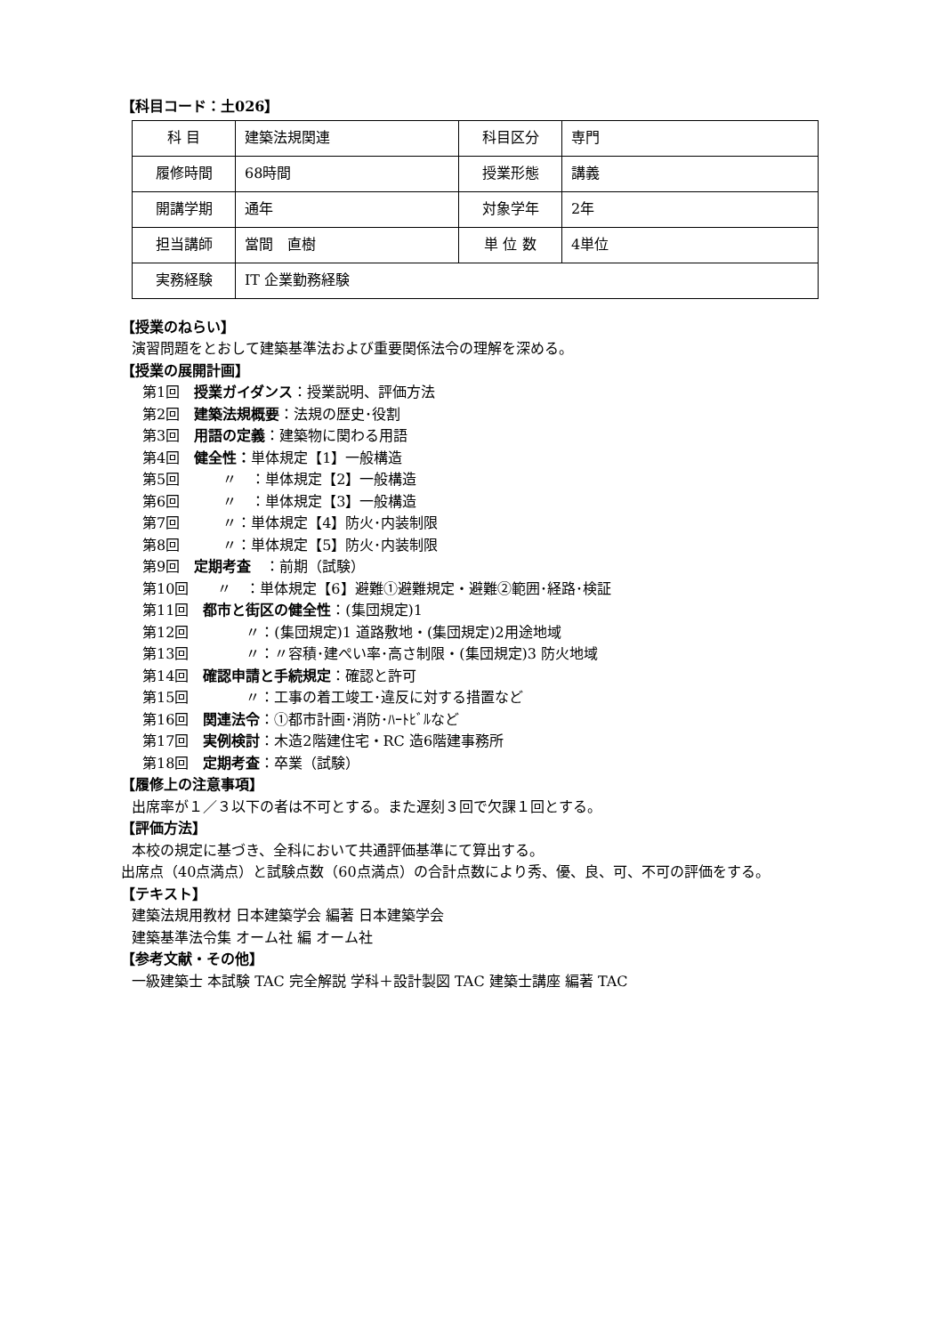【科目コード：土026】
| 科 目 | 建築法規関連 | 科目区分 | 専門 |
| 履修時間 | 68時間 | 授業形態 | 講義 |
| 開講学期 | 通年 | 対象学年 | 2年 |
| 担当講師 | 當間 直樹 | 単 位 数 | 4単位 |
| 実務経験 | IT 企業勤務経験 | | |
【授業のねらい】
演習問題をとおして建築基準法および重要関係法令の理解を深める。
【授業の展開計画】
第1回　授業ガイダンス：授業説明、評価方法
第2回　建築法規概要：法規の歴史･役割
第3回　用語の定義：建築物に関わる用語
第4回　健全性：単体規定【1】一般構造
第5回　　　〃　：単体規定【2】一般構造
第6回　　　〃　：単体規定【3】一般構造
第7回　　　〃：単体規定【4】防火･内装制限
第8回　　　〃：単体規定【5】防火･内装制限
第9回　定期考査　：前期（試験）
第10回　　〃　：単体規定【6】避難①避難規定・避難②範囲･経路･検証
第11回　都市と街区の健全性：(集団規定)1
第12回　　　　〃：(集団規定)1 道路敷地・(集団規定)2用途地域
第13回　　　　〃：〃容積･建ぺい率･高さ制限・(集団規定)3 防火地域
第14回　確認申請と手続規定：確認と許可
第15回　　　　〃：工事の着工竣工･違反に対する措置など
第16回　関連法令：①都市計画･消防･ﾊｰﾄﾋﾞﾙなど
第17回　実例検討：木造2階建住宅・RC 造6階建事務所
第18回　定期考査：卒業（試験）
【履修上の注意事項】
出席率が１／３以下の者は不可とする。また遅刻３回で欠課１回とする。
【評価方法】
本校の規定に基づき、全科において共通評価基準にて算出する。
出席点（40点満点）と試験点数（60点満点）の合計点数により秀、優、良、可、不可の評価をする。
【テキスト】
建築法規用教材 日本建築学会 編著 日本建築学会
建築基準法令集 オーム社 編 オーム社
【参考文献・その他】
一級建築士 本試験 TAC 完全解説 学科＋設計製図 TAC 建築士講座 編著 TAC